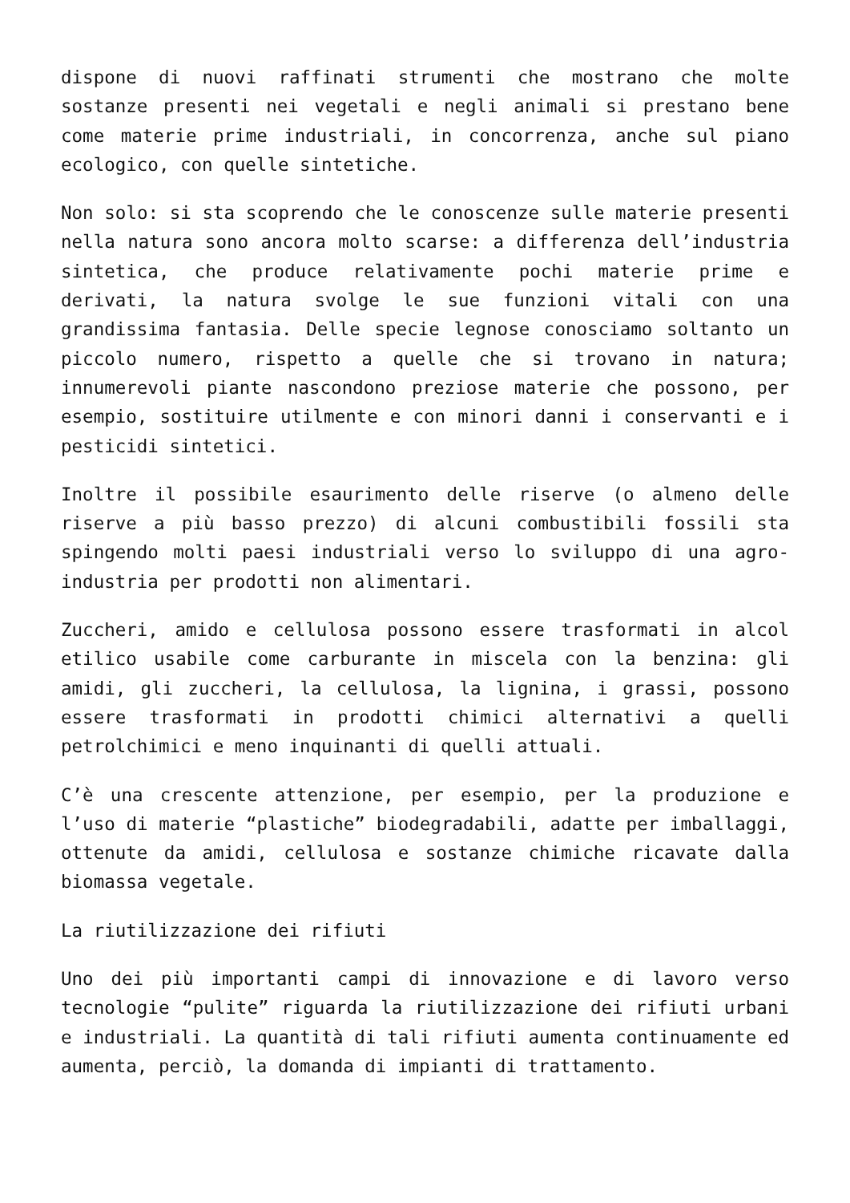dispone di nuovi raffinati strumenti che mostrano che molte sostanze presenti nei vegetali e negli animali si prestano bene come materie prime industriali, in concorrenza, anche sul piano ecologico, con quelle sintetiche.
Non solo: si sta scoprendo che le conoscenze sulle materie presenti nella natura sono ancora molto scarse: a differenza dell’industria sintetica, che produce relativamente pochi materie prime e derivati, la natura svolge le sue funzioni vitali con una grandissima fantasia. Delle specie legnose conosciamo soltanto un piccolo numero, rispetto a quelle che si trovano in natura; innumerevoli piante nascondono preziose materie che possono, per esempio, sostituire utilmente e con minori danni i conservanti e i pesticidi sintetici.
Inoltre il possibile esaurimento delle riserve (o almeno delle riserve a più basso prezzo) di alcuni combustibili fossili sta spingendo molti paesi industriali verso lo sviluppo di una agro-industria per prodotti non alimentari.
Zuccheri, amido e cellulosa possono essere trasformati in alcol etilico usabile come carburante in miscela con la benzina: gli amidi, gli zuccheri, la cellulosa, la lignina, i grassi, possono essere trasformati in prodotti chimici alternativi a quelli petrolchimici e meno inquinanti di quelli attuali.
C’è una crescente attenzione, per esempio, per la produzione e l’uso di materie “plastiche” biodegradabili, adatte per imballaggi, ottenute da amidi, cellulosa e sostanze chimiche ricavate dalla biomassa vegetale.
La riutilizzazione dei rifiuti
Uno dei più importanti campi di innovazione e di lavoro verso tecnologie “pulite” riguarda la riutilizzazione dei rifiuti urbani e industriali. La quantità di tali rifiuti aumenta continuamente ed aumenta, perciò, la domanda di impianti di trattamento.